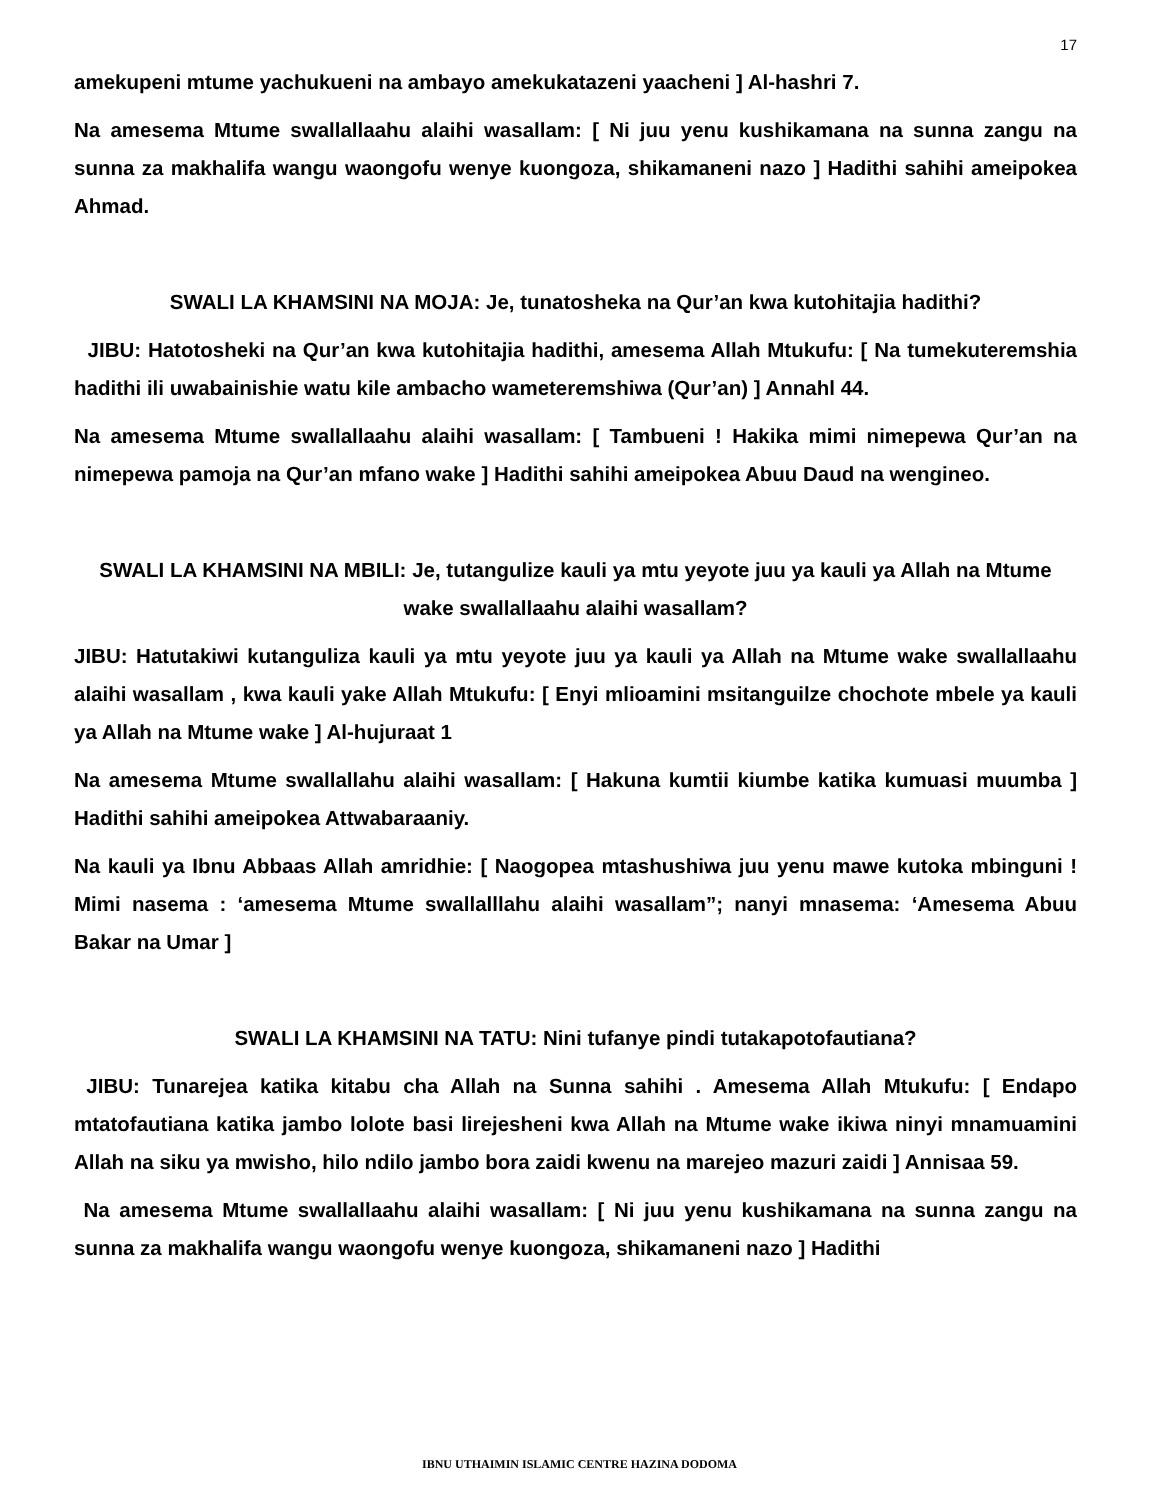17
amekupeni mtume yachukueni na ambayo amekukatazeni yaacheni ] Al-hashri 7.
Na amesema Mtume swallallaahu alaihi wasallam: [ Ni juu yenu kushikamana na sunna zangu na sunna za makhalifa wangu waongofu wenye kuongoza, shikamaneni nazo ] Hadithi sahihi ameipokea Ahmad.
SWALI LA KHAMSINI NA MOJA: Je, tunatosheka na Qur’an kwa kutohitajia hadithi?
JIBU: Hatotosheki na Qur’an kwa kutohitajia hadithi, amesema Allah Mtukufu: [ Na tumekuteremshia hadithi ili uwabainishie watu kile ambacho wameteremshiwa (Qur’an) ] Annahl 44.
Na amesema Mtume swallallaahu alaihi wasallam: [ Tambueni ! Hakika mimi nimepewa Qur’an na nimepewa pamoja na Qur’an mfano wake ] Hadithi sahihi ameipokea Abuu Daud na wengineo.
SWALI LA KHAMSINI NA MBILI: Je, tutangulize kauli ya mtu yeyote juu ya kauli ya Allah na Mtume wake swallallaahu alaihi wasallam?
JIBU: Hatutakiwi kutanguliza kauli ya mtu yeyote juu ya kauli ya Allah na Mtume wake swallallaahu alaihi wasallam , kwa kauli yake Allah Mtukufu: [ Enyi mlioamini msitanguilze chochote mbele ya kauli ya Allah na Mtume wake ] Al-hujuraat 1
Na amesema Mtume swallallahu alaihi wasallam: [ Hakuna kumtii kiumbe katika kumuasi muumba ] Hadithi sahihi ameipokea Attwabaraaniy.
Na kauli ya Ibnu Abbaas Allah amridhie: [ Naogopea mtashushiwa juu yenu mawe kutoka mbinguni ! Mimi nasema : ‘amesema Mtume swallalllahu alaihi wasallam”; nanyi mnasema: ‘Amesema Abuu Bakar na Umar ]
SWALI LA KHAMSINI NA TATU: Nini tufanye pindi tutakapotofautiana?
JIBU: Tunarejea katika kitabu cha Allah na Sunna sahihi . Amesema Allah Mtukufu: [ Endapo mtatofautiana katika jambo lolote basi lirejesheni kwa Allah na Mtume wake ikiwa ninyi mnamuamini Allah na siku ya mwisho, hilo ndilo jambo bora zaidi kwenu na marejeo mazuri zaidi ] Annisaa 59.
Na amesema Mtume swallallaahu alaihi wasallam: [ Ni juu yenu kushikamana na sunna zangu na sunna za makhalifa wangu waongofu wenye kuongoza, shikamaneni nazo ] Hadithi
IBNU UTHAIMIN ISLAMIC CENTRE HAZINA DODOMA